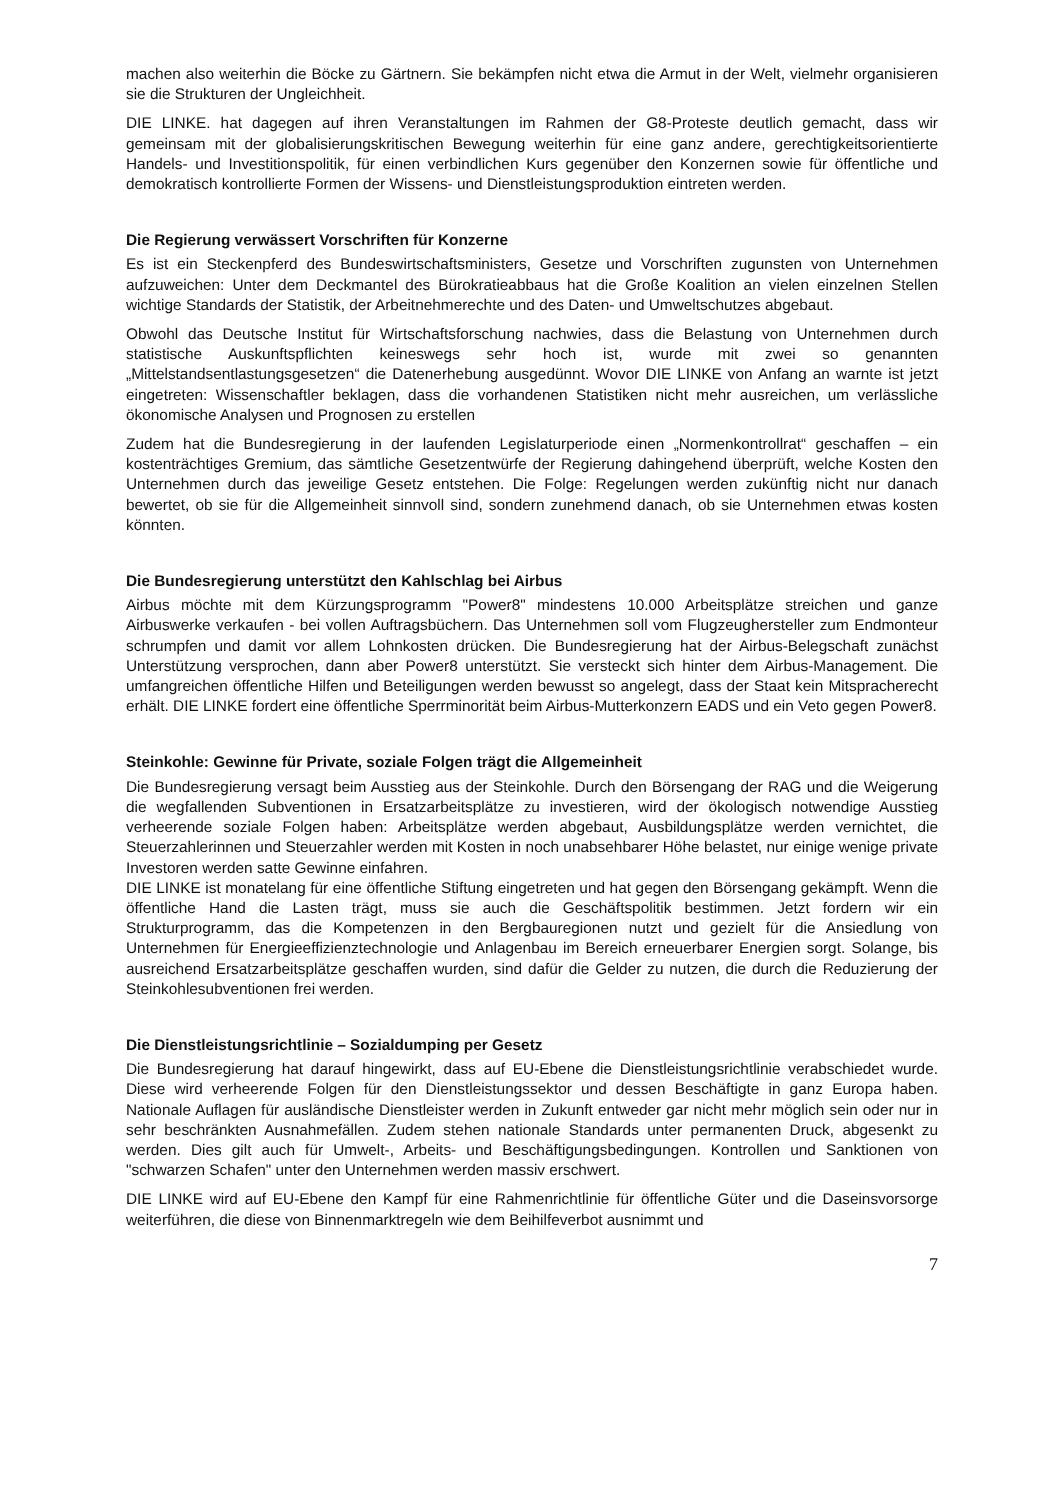machen also weiterhin die Böcke zu Gärtnern. Sie bekämpfen nicht etwa die Armut in der Welt, vielmehr organisieren sie die Strukturen der Ungleichheit.
DIE LINKE. hat dagegen auf ihren Veranstaltungen im Rahmen der G8-Proteste deutlich gemacht, dass wir gemeinsam mit der globalisierungskritischen Bewegung weiterhin für eine ganz andere, gerechtigkeitsorientierte Handels- und Investitionspolitik, für einen verbindlichen Kurs gegenüber den Konzernen sowie für öffentliche und demokratisch kontrollierte Formen der Wissens- und Dienstleistungsproduktion eintreten werden.
Die Regierung verwässert Vorschriften für Konzerne
Es ist ein Steckenpferd des Bundeswirtschaftsministers, Gesetze und Vorschriften zugunsten von Unternehmen aufzuweichen: Unter dem Deckmantel des Bürokratieabbaus hat die Große Koalition an vielen einzelnen Stellen wichtige Standards der Statistik, der Arbeitnehmerechte und des Daten- und Umweltschutzes abgebaut.
Obwohl das Deutsche Institut für Wirtschaftsforschung nachwies, dass die Belastung von Unternehmen durch statistische Auskunftspflichten keineswegs sehr hoch ist, wurde mit zwei so genannten „Mittelstandsentlastungsgesetzen“ die Datenerhebung ausgedünnt. Wovor DIE LINKE von Anfang an warnte ist jetzt eingetreten: Wissenschaftler beklagen, dass die vorhandenen Statistiken nicht mehr ausreichen, um verlässliche ökonomische Analysen und Prognosen zu erstellen
Zudem hat die Bundesregierung in der laufenden Legislaturperiode einen „Normenkontrollrat“ geschaffen – ein kostenträchtiges Gremium, das sämtliche Gesetzentwürfe der Regierung dahingehend überprüft, welche Kosten den Unternehmen durch das jeweilige Gesetz entstehen. Die Folge: Regelungen werden zukünftig nicht nur danach bewertet, ob sie für die Allgemeinheit sinnvoll sind, sondern zunehmend danach, ob sie Unternehmen etwas kosten könnten.
Die Bundesregierung unterstützt den Kahlschlag bei Airbus
Airbus möchte mit dem Kürzungsprogramm "Power8" mindestens 10.000 Arbeitsplätze streichen und ganze Airbuswerke verkaufen - bei vollen Auftragsbüchern. Das Unternehmen soll vom Flugzeughersteller zum Endmonteur schrumpfen und damit vor allem Lohnkosten drücken. Die Bundesregierung hat der Airbus-Belegschaft zunächst Unterstützung versprochen, dann aber Power8 unterstützt. Sie versteckt sich hinter dem Airbus-Management. Die umfangreichen öffentliche Hilfen und Beteiligungen werden bewusst so angelegt, dass der Staat kein Mitspracherecht erhält. DIE LINKE fordert eine öffentliche Sperrminorität beim Airbus-Mutterkonzern EADS und ein Veto gegen Power8.
Steinkohle: Gewinne für Private, soziale Folgen trägt die Allgemeinheit
Die Bundesregierung versagt beim Ausstieg aus der Steinkohle. Durch den Börsengang der RAG und die Weigerung die wegfallenden Subventionen in Ersatzarbeitsplätze zu investieren, wird der ökologisch notwendige Ausstieg verheerende soziale Folgen haben: Arbeitsplätze werden abgebaut, Ausbildungsplätze werden vernichtet, die Steuerzahlerinnen und Steuerzahler werden mit Kosten in noch unabsehbarer Höhe belastet, nur einige wenige private Investoren werden satte Gewinne einfahren.
DIE LINKE ist monatelang für eine öffentliche Stiftung eingetreten und hat gegen den Börsengang gekämpft. Wenn die öffentliche Hand die Lasten trägt, muss sie auch die Geschäftspolitik bestimmen. Jetzt fordern wir ein Strukturprogramm, das die Kompetenzen in den Bergbauregionen nutzt und gezielt für die Ansiedlung von Unternehmen für Energieeffizienztechnologie und Anlagenbau im Bereich erneuerbarer Energien sorgt. Solange, bis ausreichend Ersatzarbeitsplätze geschaffen wurden, sind dafür die Gelder zu nutzen, die durch die Reduzierung der Steinkohlesubventionen frei werden.
Die Dienstleistungsrichtlinie – Sozialdumping per Gesetz
Die Bundesregierung hat darauf hingewirkt, dass auf EU-Ebene die Dienstleistungsrichtlinie verabschiedet wurde. Diese wird verheerende Folgen für den Dienstleistungssektor und dessen Beschäftigte in ganz Europa haben. Nationale Auflagen für ausländische Dienstleister werden in Zukunft entweder gar nicht mehr möglich sein oder nur in sehr beschränkten Ausnahmefällen. Zudem stehen nationale Standards unter permanenten Druck, abgesenkt zu werden. Dies gilt auch für Umwelt-, Arbeits- und Beschäftigungsbedingungen. Kontrollen und Sanktionen von "schwarzen Schafen" unter den Unternehmen werden massiv erschwert.
DIE LINKE wird auf EU-Ebene den Kampf für eine Rahmenrichtlinie für öffentliche Güter und die Daseinsvorsorge weiterführen, die diese von Binnenmarktregeln wie dem Beihilfeverbot ausnimmt und
7